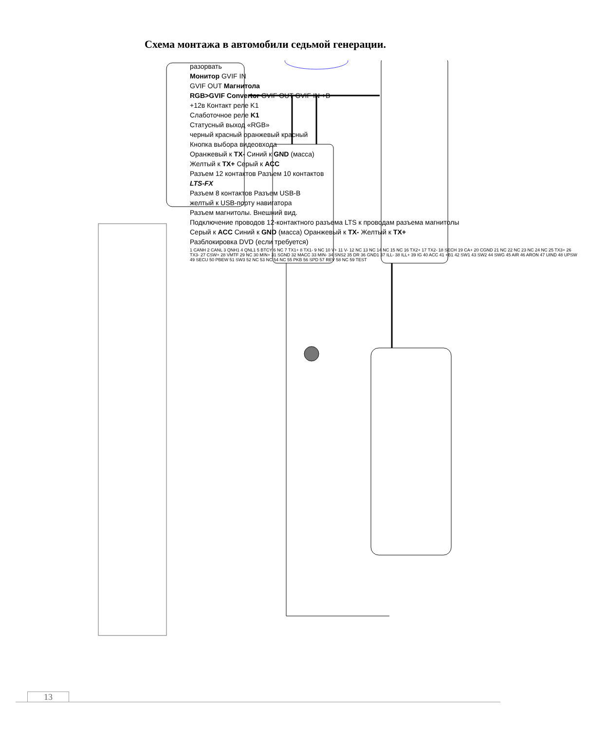Схема монтажа в автомобили седьмой генерации.
разорвать
Монитор GVIF IN
GVIF OUT Магнитола
RGB>GVIF Convertor GVIF OUT GVIF IN +B
+12в Контакт реле K1
Слаботочное реле K1
Статусный выход «RGB»
черный красный оранжевый красный
Кнопка выбора видеовхода
Оранжевый к TX- Синий к GND (масса)
Желтый к TX+ Серый к ACC
Разъем 12 контактов Разъем 10 контактов
LTS-FX
Разъем 8 контактов Разъем USB-B
желтый к USB-порту навигатора
Разъем магнитолы. Внешний вид.
Подключение проводов 12-контактного разъема LTS к проводам разъема магнитолы
Серый к ACC Синий к GND (масса) Оранжевый к TX- Желтый к TX+
Разблокировка DVD (если требуется)
1 CANH 2 CANL 3 QNH1 4 QNL1 5 BTCY 6 NC 7 TX1+ 8 TX1- 9 NC 10 V+ 11 V- 12 NC 13 NC 14 NC 15 NC 16 TX2+ 17 TX2- 18 SECH 19 CA+ 20 CGND 21 NC 22 NC 23 NC 24 NC 25 TX3+ 26 TX3- 27 CSW+ 28 VMTF 29 NC 30 MIN+ 31 SGND 32 MACC 33 MIN- 34 SNS2 35 DR 36 GND1 37 ILL- 38 ILL+ 39 IG 40 ACC 41 +B1 42 SW1 43 SW2 44 SWG 45 AIR 46 ARON 47 UIND 48 UPSW 49 SECU 50 PBEW 51 SW3 52 NC 53 NC 54 NC 55 PKB 56 SPD 57 REV 58 NC 59 TEST
13